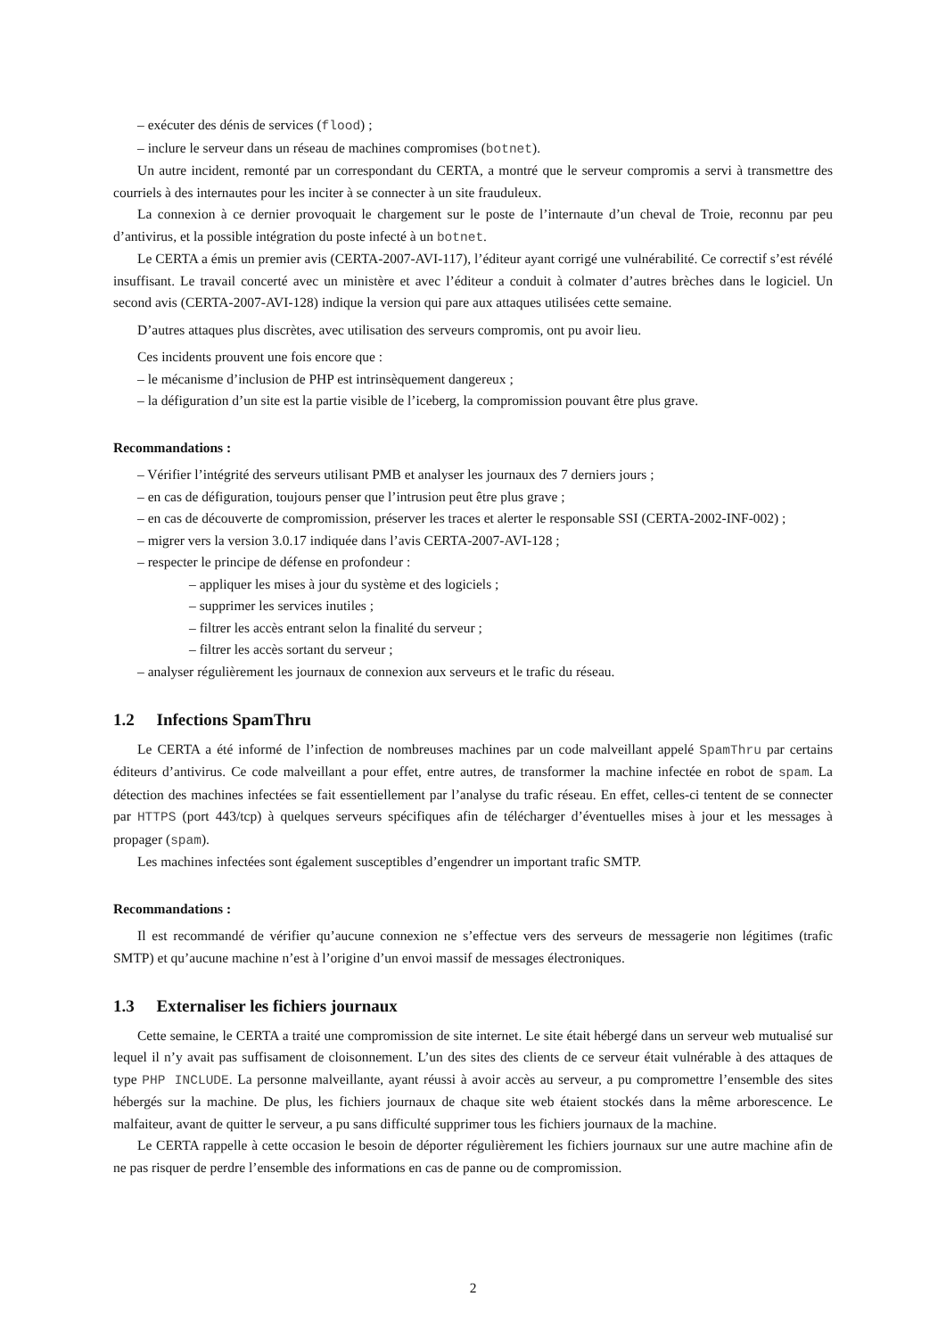– exécuter des dénis de services (flood) ;
– inclure le serveur dans un réseau de machines compromises (botnet).
Un autre incident, remonté par un correspondant du CERTA, a montré que le serveur compromis a servi à transmettre des courriels à des internautes pour les inciter à se connecter à un site frauduleux.
La connexion à ce dernier provoquait le chargement sur le poste de l’internaute d’un cheval de Troie, reconnu par peu d’antivirus, et la possible intégration du poste infecté à un botnet.
Le CERTA a émis un premier avis (CERTA-2007-AVI-117), l’éditeur ayant corrigé une vulnérabilité. Ce correctif s’est révélé insuffisant. Le travail concerté avec un ministère et avec l’éditeur a conduit à colmater d’autres brèches dans le logiciel. Un second avis (CERTA-2007-AVI-128) indique la version qui pare aux attaques utilisées cette semaine.
D’autres attaques plus discrètes, avec utilisation des serveurs compromis, ont pu avoir lieu.
Ces incidents prouvent une fois encore que :
– le mécanisme d’inclusion de PHP est intrinsèquement dangereux ;
– la défiguration d’un site est la partie visible de l’iceberg, la compromission pouvant être plus grave.
Recommandations :
– Vérifier l’intégrité des serveurs utilisant PMB et analyser les journaux des 7 derniers jours ;
– en cas de défiguration, toujours penser que l’intrusion peut être plus grave ;
– en cas de découverte de compromission, préserver les traces et alerter le responsable SSI (CERTA-2002-INF-002) ;
– migrer vers la version 3.0.17 indiquée dans l’avis CERTA-2007-AVI-128 ;
– respecter le principe de défense en profondeur :
– appliquer les mises à jour du système et des logiciels ;
– supprimer les services inutiles ;
– filtrer les accès entrant selon la finalité du serveur ;
– filtrer les accès sortant du serveur ;
– analyser régulièrement les journaux de connexion aux serveurs et le trafic du réseau.
1.2 Infections SpamThru
Le CERTA a été informé de l’infection de nombreuses machines par un code malveillant appelé SpamThru par certains éditeurs d’antivirus. Ce code malveillant a pour effet, entre autres, de transformer la machine infectée en robot de spam. La détection des machines infectées se fait essentiellement par l’analyse du trafic réseau. En effet, celles-ci tentent de se connecter par HTTPS (port 443/tcp) à quelques serveurs spécifiques afin de télécharger d’éventuelles mises à jour et les messages à propager (spam).
Les machines infectées sont également susceptibles d’engendrer un important trafic SMTP.
Recommandations :
Il est recommandé de vérifier qu’aucune connexion ne s’effectue vers des serveurs de messagerie non légitimes (trafic SMTP) et qu’aucune machine n’est à l’origine d’un envoi massif de messages électroniques.
1.3 Externaliser les fichiers journaux
Cette semaine, le CERTA a traité une compromission de site internet. Le site était hébergé dans un serveur web mutualisé sur lequel il n’y avait pas suffisament de cloisonnement. L’un des sites des clients de ce serveur était vulnérable à des attaques de type PHP INCLUDE. La personne malveillante, ayant réussi à avoir accès au serveur, a pu compromettre l’ensemble des sites hébergés sur la machine. De plus, les fichiers journaux de chaque site web étaient stockés dans la même arborescence. Le malfaiteur, avant de quitter le serveur, a pu sans difficulté supprimer tous les fichiers journaux de la machine.
Le CERTA rappelle à cette occasion le besoin de déporter régulièrement les fichiers journaux sur une autre machine afin de ne pas risquer de perdre l’ensemble des informations en cas de panne ou de compromission.
2